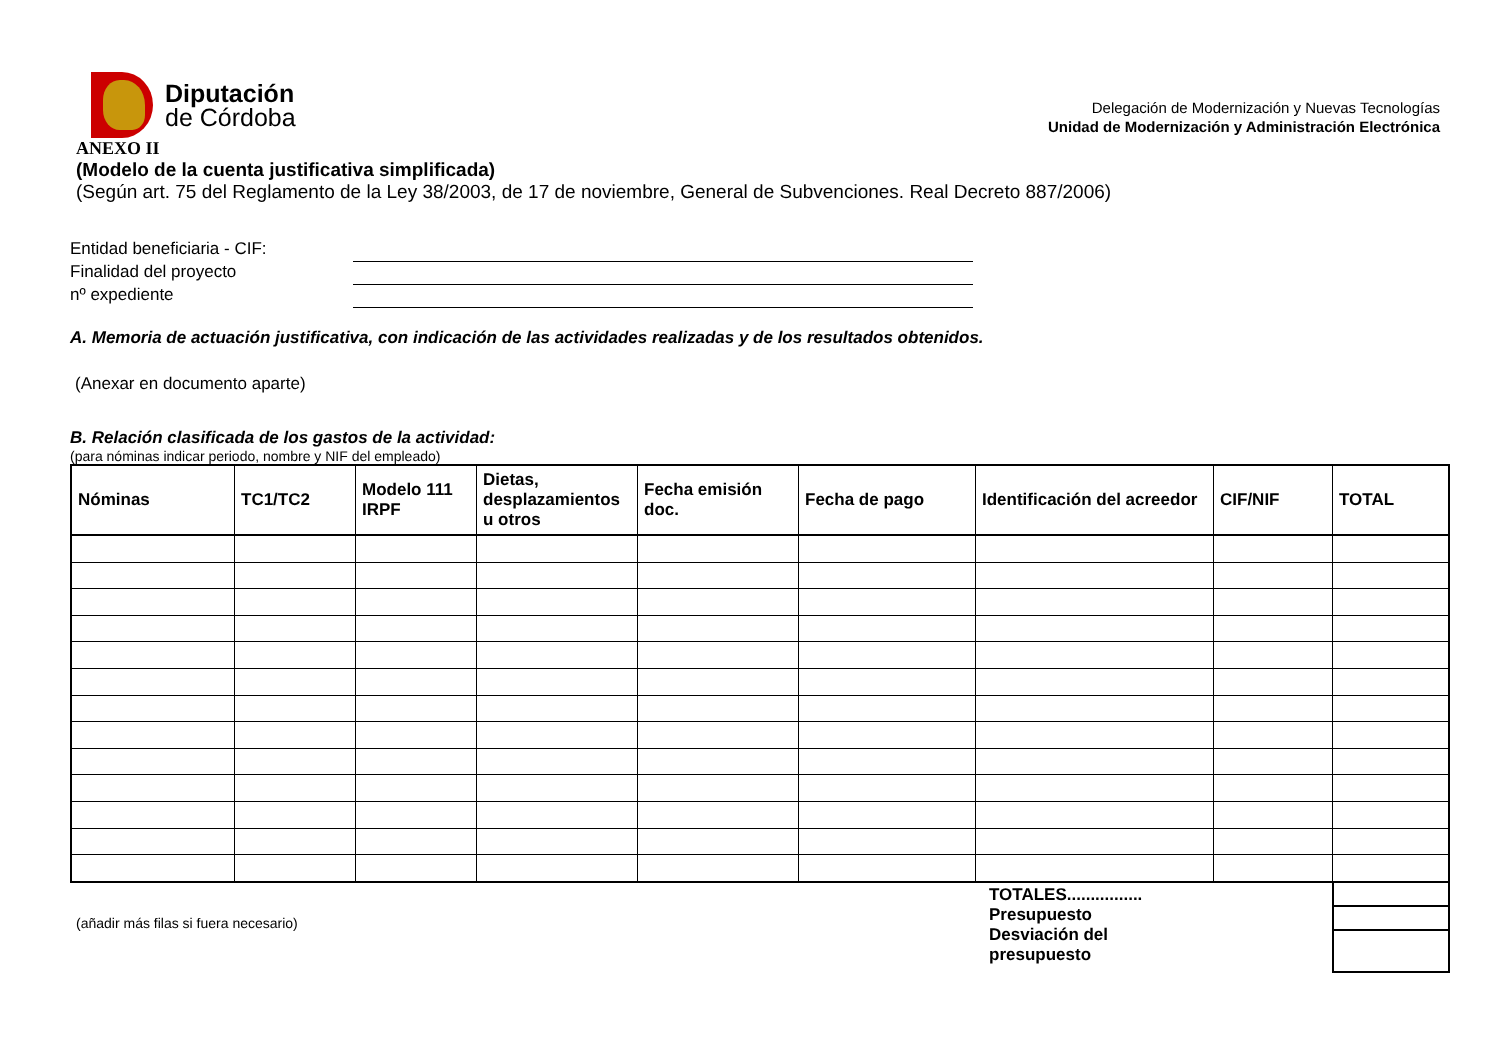Diputación
de Córdoba
Delegación de Modernización y Nuevas Tecnologías
Unidad de Modernización y Administración Electrónica
ANEXO II
(Modelo de la cuenta justificativa simplificada)
(Según art. 75 del Reglamento de la Ley 38/2003, de 17 de noviembre, General de Subvenciones. Real Decreto 887/2006)
Entidad beneficiaria - CIF:
Finalidad del proyecto
nº expediente
A. Memoria de actuación justificativa, con indicación de las actividades realizadas y de los resultados obtenidos.
(Anexar en documento aparte)
B. Relación clasificada de los gastos de la actividad:
(para nóminas indicar periodo, nombre y NIF del empleado)
| Nóminas | TC1/TC2 | Modelo 111 IRPF | Dietas, desplazamientos u otros | Fecha emisión doc. | Fecha de pago | Identificación del acreedor | CIF/NIF | TOTAL |
| --- | --- | --- | --- | --- | --- | --- | --- | --- |
(añadir más filas si fuera necesario)
TOTALES................
Presupuesto
Desviación del presupuesto